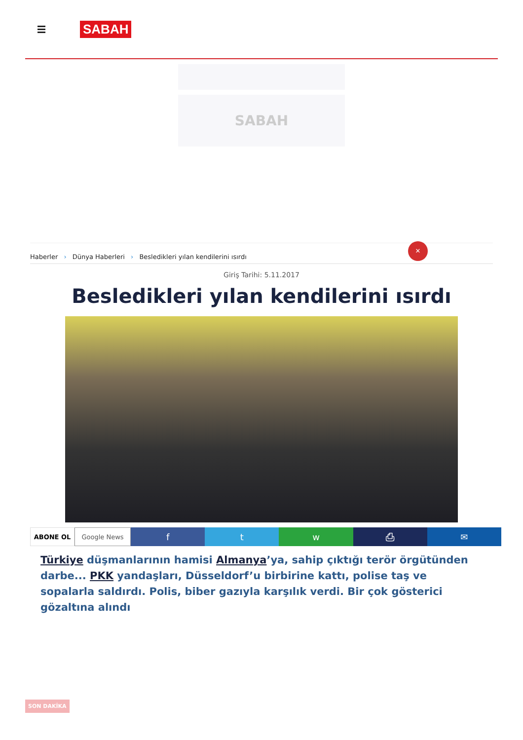SABAH
SABAH
Haberler › Dünya Haberleri › Besledikleri yılan kendilerini ısırdı
✕
Giriş Tarihi: 5.11.2017
Besledikleri yılan kendilerini ısırdı
ABONE OL Google News
f t w ⎙ ✉
Türkiye düşmanlarının hamisi Almanya’ya, sahip çıktığı terör örgütünden darbe... PKK yandaşları, Düsseldorf’u birbirine kattı, polise taş ve sopalarla saldırdı. Polis, biber gazıyla karşılık verdi. Bir çok gösterici gözaltına alındı
SON DAKİKA